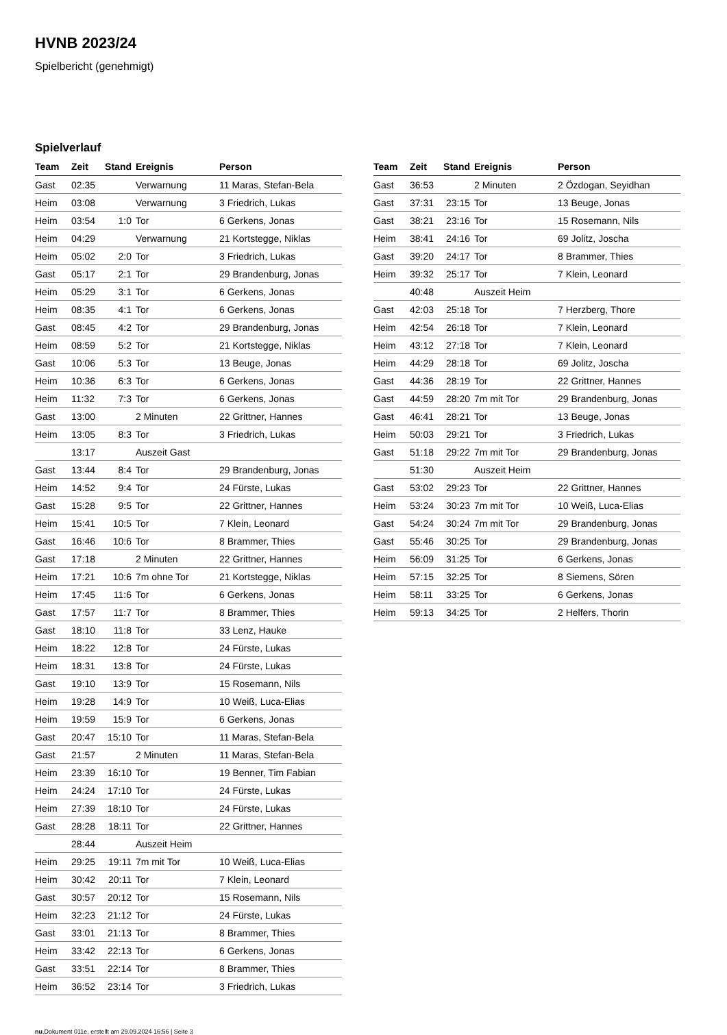HVNB 2023/24
Spielbericht (genehmigt)
Spielverlauf
| Team | Zeit | Stand | Ereignis | Person |
| --- | --- | --- | --- | --- |
| Gast | 02:35 | | Verwarnung | 11 Maras, Stefan-Bela |
| Heim | 03:08 | | Verwarnung | 3 Friedrich, Lukas |
| Heim | 03:54 | 1:0 | Tor | 6 Gerkens, Jonas |
| Heim | 04:29 | | Verwarnung | 21 Kortstegge, Niklas |
| Heim | 05:02 | 2:0 | Tor | 3 Friedrich, Lukas |
| Gast | 05:17 | 2:1 | Tor | 29 Brandenburg, Jonas |
| Heim | 05:29 | 3:1 | Tor | 6 Gerkens, Jonas |
| Heim | 08:35 | 4:1 | Tor | 6 Gerkens, Jonas |
| Gast | 08:45 | 4:2 | Tor | 29 Brandenburg, Jonas |
| Heim | 08:59 | 5:2 | Tor | 21 Kortstegge, Niklas |
| Gast | 10:06 | 5:3 | Tor | 13 Beuge, Jonas |
| Heim | 10:36 | 6:3 | Tor | 6 Gerkens, Jonas |
| Heim | 11:32 | 7:3 | Tor | 6 Gerkens, Jonas |
| Gast | 13:00 | | 2 Minuten | 22 Grittner, Hannes |
| Heim | 13:05 | 8:3 | Tor | 3 Friedrich, Lukas |
| | 13:17 | | Auszeit Gast | |
| Gast | 13:44 | 8:4 | Tor | 29 Brandenburg, Jonas |
| Heim | 14:52 | 9:4 | Tor | 24 Fürste, Lukas |
| Gast | 15:28 | 9:5 | Tor | 22 Grittner, Hannes |
| Heim | 15:41 | 10:5 | Tor | 7 Klein, Leonard |
| Gast | 16:46 | 10:6 | Tor | 8 Brammer, Thies |
| Gast | 17:18 | | 2 Minuten | 22 Grittner, Hannes |
| Heim | 17:21 | 10:6 | 7m ohne Tor | 21 Kortstegge, Niklas |
| Heim | 17:45 | 11:6 | Tor | 6 Gerkens, Jonas |
| Gast | 17:57 | 11:7 | Tor | 8 Brammer, Thies |
| Gast | 18:10 | 11:8 | Tor | 33 Lenz, Hauke |
| Heim | 18:22 | 12:8 | Tor | 24 Fürste, Lukas |
| Heim | 18:31 | 13:8 | Tor | 24 Fürste, Lukas |
| Gast | 19:10 | 13:9 | Tor | 15 Rosemann, Nils |
| Heim | 19:28 | 14:9 | Tor | 10 Weiß, Luca-Elias |
| Heim | 19:59 | 15:9 | Tor | 6 Gerkens, Jonas |
| Gast | 20:47 | 15:10 | Tor | 11 Maras, Stefan-Bela |
| Gast | 21:57 | | 2 Minuten | 11 Maras, Stefan-Bela |
| Heim | 23:39 | 16:10 | Tor | 19 Benner, Tim Fabian |
| Heim | 24:24 | 17:10 | Tor | 24 Fürste, Lukas |
| Heim | 27:39 | 18:10 | Tor | 24 Fürste, Lukas |
| Gast | 28:28 | 18:11 | Tor | 22 Grittner, Hannes |
| | 28:44 | | Auszeit Heim | |
| Heim | 29:25 | 19:11 | 7m mit Tor | 10 Weiß, Luca-Elias |
| Heim | 30:42 | 20:11 | Tor | 7 Klein, Leonard |
| Gast | 30:57 | 20:12 | Tor | 15 Rosemann, Nils |
| Heim | 32:23 | 21:12 | Tor | 24 Fürste, Lukas |
| Gast | 33:01 | 21:13 | Tor | 8 Brammer, Thies |
| Heim | 33:42 | 22:13 | Tor | 6 Gerkens, Jonas |
| Gast | 33:51 | 22:14 | Tor | 8 Brammer, Thies |
| Heim | 36:52 | 23:14 | Tor | 3 Friedrich, Lukas |
| Team | Zeit | Stand | Ereignis | Person |
| --- | --- | --- | --- | --- |
| Gast | 36:53 | | 2 Minuten | 2 Özdogan, Seyidhan |
| Gast | 37:31 | 23:15 | Tor | 13 Beuge, Jonas |
| Gast | 38:21 | 23:16 | Tor | 15 Rosemann, Nils |
| Heim | 38:41 | 24:16 | Tor | 69 Jolitz, Joscha |
| Gast | 39:20 | 24:17 | Tor | 8 Brammer, Thies |
| Heim | 39:32 | 25:17 | Tor | 7 Klein, Leonard |
| | 40:48 | | Auszeit Heim | |
| Gast | 42:03 | 25:18 | Tor | 7 Herzberg, Thore |
| Heim | 42:54 | 26:18 | Tor | 7 Klein, Leonard |
| Heim | 43:12 | 27:18 | Tor | 7 Klein, Leonard |
| Heim | 44:29 | 28:18 | Tor | 69 Jolitz, Joscha |
| Gast | 44:36 | 28:19 | Tor | 22 Grittner, Hannes |
| Gast | 44:59 | 28:20 | 7m mit Tor | 29 Brandenburg, Jonas |
| Gast | 46:41 | 28:21 | Tor | 13 Beuge, Jonas |
| Heim | 50:03 | 29:21 | Tor | 3 Friedrich, Lukas |
| Gast | 51:18 | 29:22 | 7m mit Tor | 29 Brandenburg, Jonas |
| | 51:30 | | Auszeit Heim | |
| Gast | 53:02 | 29:23 | Tor | 22 Grittner, Hannes |
| Heim | 53:24 | 30:23 | 7m mit Tor | 10 Weiß, Luca-Elias |
| Gast | 54:24 | 30:24 | 7m mit Tor | 29 Brandenburg, Jonas |
| Gast | 55:46 | 30:25 | Tor | 29 Brandenburg, Jonas |
| Heim | 56:09 | 31:25 | Tor | 6 Gerkens, Jonas |
| Heim | 57:15 | 32:25 | Tor | 8 Siemens, Sören |
| Heim | 58:11 | 33:25 | Tor | 6 Gerkens, Jonas |
| Heim | 59:13 | 34:25 | Tor | 2 Helfers, Thorin |
nu.Dokument 011e, erstellt am 29.09.2024 16:56 | Seite 3